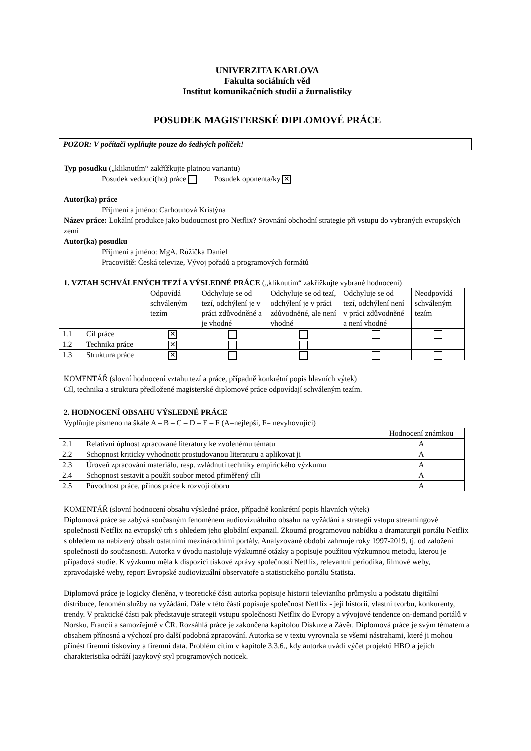UNIVERZITA KARLOVA
Fakulta sociálních věd
Institut komunikačních studií a žurnalistiky
POSUDEK MAGISTERSKÉ DIPLOMOVÉ PRÁCE
POZOR: V počítači vyplňujte pouze do šedivých políček!
Typ posudku („kliknutím“ zakřížkujte platnou variantu)
Posudek vedoucí(ho) práce Posudek oponenta/ky ✕
Autor(ka) práce
Příjmení a jméno: Carhounová Kristýna
Název práce: Lokální produkce jako budoucnost pro Netflix? Srovnání obchodní strategie při vstupu do vybraných evropských zemí
Autor(ka) posudku
Příjmení a jméno: MgA. Růžička Daniel
Pracoviště: Česká televize, Vývoj pořadů a programových formátů
1. VZTAH SCHVÁLENÝCH TEZÍ A VÝSLEDNÉ PRÁCE („kliknutím“ zakřížkujte vybrané hodnocení)
| | | Odpovídá schváleným tezím | Odchyluje se od tezí, odchýlení je v práci zdůvodněné a je vhodné | Odchyluje se od tezí, odchýlení je v práci zdůvodněné, ale není vhodné | Odchyluje se od tezí, odchýlení není v práci zdůvodněné a není vhodné | Neodpovídá schváleným tezím |
| --- | --- | --- | --- | --- | --- | --- |
| 1.1 | Cíl práce | ✕ | | | | |
| 1.2 | Technika práce | ✕ | | | | |
| 1.3 | Struktura práce | ✕ | | | | |
KOMENTÁŘ (slovní hodnocení vztahu tezí a práce, případně konkrétní popis hlavních výtek)
Cíl, technika a struktura předložené magisterské diplomové práce odpovídají schváleným tezím.
2. HODNOCENÍ OBSAHU VÝSLEDNÉ PRÁCE
Vyplňujte písmeno na škále A – B – C – D – E – F (A=nejlepší, F= nevyhovující)
| | | Hodnocení známkou |
| --- | --- | --- |
| 2.1 | Relativní úplnost zpracované literatury ke zvolenému tématu | A |
| 2.2 | Schopnost kriticky vyhodnotit prostudovanou literaturu a aplikovat ji | A |
| 2.3 | Úroveň zpracování materiálu, resp. zvládnutí techniky empirického výzkumu | A |
| 2.4 | Schopnost sestavit a použít soubor metod přiměřený cíli | A |
| 2.5 | Původnost práce, přínos práce k rozvoji oboru | A |
KOMENTÁŘ (slovní hodnocení obsahu výsledné práce, případně konkrétní popis hlavních výtek)
Diplomová práce se zabývá současným fenoménem audiovizuálního obsahu na vyžádání a strategií vstupu streamingové společnosti Netflix na evropský trh s ohledem jeho globální expanzil. Zkoumá programovou nabídku a dramaturgii portálu Netflix s ohledem na nabízený obsah ostatními mezinárodními portály. Analyzované období zahrnuje roky 1997-2019, tj. od založení společnosti do současnosti. Autorka v úvodu nastoluje výzkumné otázky a popisuje použitou výzkumnou metodu, kterou je případová studie. K výzkumu měla k dispozici tiskové zprávy společnosti Netflix, relevantní periodika, filmové weby, zpravodajské weby, report Evropské audiovizuální observatoře a statistického portálu Statista.
Diplomová práce je logicky členěna, v teoretické části autorka popisuje historii televizního průmyslu a podstatu digitální distribuce, fenomén služby na vyžádání. Dále v této části popisuje společnost Netflix - její historii, vlastní tvorbu, konkurenty, trendy. V praktické části pak představuje strategii vstupu společnosti Netflix do Evropy a vývojové tendence on-demand portálů v Norsku, Francii a samozřejmě v ČR. Rozsáhlá práce je zakončena kapitolou Diskuze a Závěr. Diplomová práce je svým tématem a obsahem přínosná a výchozí pro další podobná zpracování. Autorka se v textu vyrovnala se všemi nástrahami, které ji mohou přinést firemní tiskoviny a firemní data. Problém cítím v kapitole 3.3.6., kdy autorka uvádí výčet projektů HBO a jejich charakteristika odráží jazykový styl programových noticek.